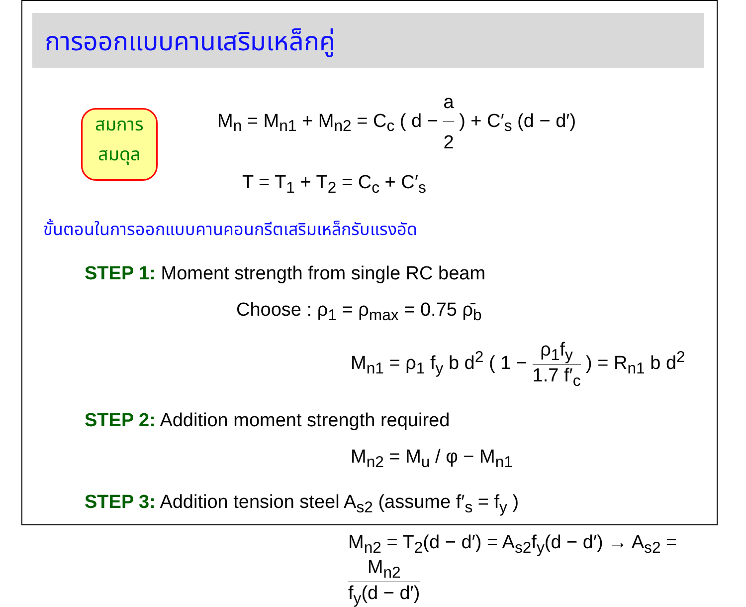การออกแบบคานเสริมเหล็กคู่
สมการ
สมดุล
M<sub>n</sub> = M<sub>n1</sub> + M<sub>n2</sub> = C<sub>c</sub> ( d − a 2 ) + C′<sub>s</sub> (d − d′)
T = T<sub>1</sub> + T<sub>2</sub> = C<sub>c</sub> + C′<sub>s</sub>
ขั้นตอนในการออกแบบคานคอนกรีตเสริมเหล็กรับแรงอัด
STEP 1: Moment strength from single RC beam
Choose : ρ<sub>1</sub> = ρ<sub>max</sub> = 0.75 ρ̄<sub>b</sub>
M<sub>n1</sub> = ρ<sub>1</sub> f<sub>y</sub> b d<sup>2</sup> ( 1 − ρ<sub>1</sub>f<sub>y</sub> 1.7 f′<sub>c</sub> ) = R<sub>n1</sub> b d<sup>2</sup>
STEP 2: Addition moment strength required
M<sub>n2</sub> = M<sub>u</sub> / φ − M<sub>n1</sub>
STEP 3: Addition tension steel A<sub>s2</sub> (assume f′<sub>s</sub> = f<sub>y</sub> )
M<sub>n2</sub> = T<sub>2</sub>(d − d′) = A<sub>s2</sub>f<sub>y</sub>(d − d′) → A<sub>s2</sub> = M<sub>n2</sub> f<sub>y</sub>(d − d′)